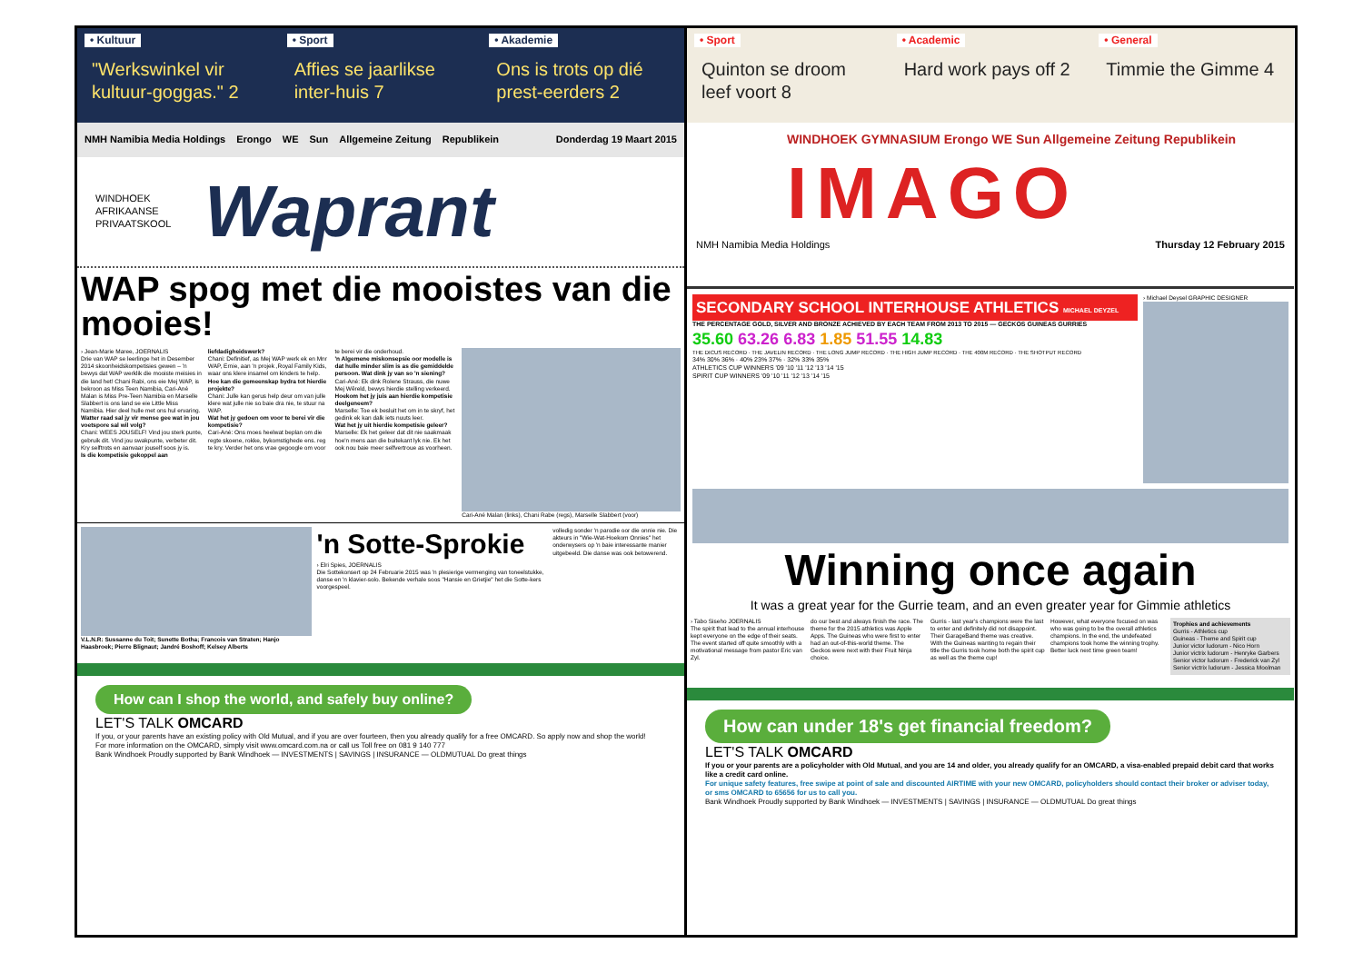• Kultuur
"Werkswinkel vir kultuur-goggas." 2
• Sport
Affies se jaarlikse inter-huis 7
• Akademie
Ons is trots op dié prest-eerders 2
NMH Namibia Media Holdings Erongo WE Sun Allgemeine Zeitung Republikein Donderdag 19 Maart 2015
WINDHOEK
AFRIKAANSE PRIVAATSKOOL
Waprant
WAP spog met die mooistes van die mooies!
› Jean-Marie Maree, JOERNALIS
Drie van WAP se leerlinge het in Desember 2014 skoonheidskompetisies gewen – 'n bewys dat WAP werklik die mooiste meisies in die land het! Chani Rabi, ons eie Mej WAP, is bekroon as Miss Teen Namibia, Cari-Ané Malan is Miss Pre-Teen Namibia en Marselle Slabbert is ons land se eie Little Miss Namibia. Hier deel hulle met ons hul ervaring.
Watter raad sal jy vir mense gee wat in jou voetspore sal wil volg?
Chani: WEES JOUSELF! Vind jou sterk punte, gebruik dit. Vind jou swakpunte, verbeter dit. Kry selftrots en aanvaar jouself soos jy is.
Is die kompetisie gekoppel aan
liefdadigheidswerk?
Chani: Definitief, as Mej WAP werk ek en Mnr WAP, Ernie, aan 'n projek ,Royal Family Kids, waar ons klere insamel om kinders te help.
Hoe kan die gemeenskap bydra tot hierdie projekte?
Chani: Julle kan gerus help deur om van julle klere wat julle nie so baie dra nie, te stuur na WAP.
Wat het jy gedoen om voor te berei vir die kompetisie?
Cari-Ané: Ons moes heelwat beplan om die regte skoene, rokke, bykomstighede ens. reg te kry. Verder het ons vrae gegoogle om voor
te berei vir die onderhoud.
'n Algemene miskonsepsie oor modelle is dat hulle minder slim is as die gemiddelde persoon. Wat dink jy van so 'n siening?
Cari-Ané: Ek dink Rolene Strauss, die nuwe Mej Wêreld, bewys hierdie stelling verkeerd.
Hoekom het jy juis aan hierdie kompetisie deelgeneem?
Marselle: Toe ek besluit het om in te skryf, het gedink ek kan dalk iets nuuts leer.
Wat het jy uit hierdie kompetisie geleer?
Marselle: Ek het geleer dat dit nie saakmaak hoe'n mens aan die buitekant lyk nie. Ek het ook nou baie meer selfvertroue as voorheen.
Cari-Ané Malan (links), Chani Rabe (regs), Marselle Slabbert (voor)
V.L.N.R: Sussanne du Toit; Sunette Botha; Francois van Straten; Hanjo Haasbroek; Pierre Blignaut; Jandré Boshoff; Kelsey Alberts
'n Sotte-Sprokie
› Elri Spies, JOERNALIS
Die Sottekonsert op 24 Februarie 2015 was 'n plesierige vermenging van toneelstukke, danse en 'n klavier-solo. Bekende verhale soos "Hansie en Grietjie" het die Sotte-kers voorgespeel.
volledig sonder 'n parodie oor die onnie nie. Die akteurs in "Wie-Wat-Hoekom Onnies" het onderwysers op 'n baie interessante manier uitgebeeld. Die danse was ook betowerend.
How can I shop the world, and safely buy online?
LET'S TALK OMCARD
If you, or your parents have an existing policy with Old Mutual, and if you are over fourteen, then you already qualify for a free OMCARD. So apply now and shop the world!
For more information on the OMCARD, simply visit www.omcard.com.na or call us Toll free on 081 9 140 777
Bank Windhoek Proudly supported by Bank Windhoek — INVESTMENTS | SAVINGS | INSURANCE — OLDMUTUAL Do great things
• Sport
Quinton se droom leef voort 8
• Academic
Hard work pays off 2
• General
Timmie the Gimme 4
WINDHOEK GYMNASIUM Erongo WE Sun Allgemeine Zeitung Republikein
IMAGO
NMH Namibia Media Holdings Thursday 12 February 2015
SECONDARY SCHOOL INTERHOUSE ATHLETICS MICHAEL DEYZEL
THE PERCENTAGE GOLD, SILVER AND BRONZE ACHIEVED BY EACH TEAM FROM 2013 TO 2015 — GECKOS GUINEAS GURRIES
35.60 63.26 6.83 1.85 51.55 14.83
THE DICUS RECORD · THE JAVELIN RECORD · THE LONG JUMP RECORD · THE HIGH JUMP RECORD · THE 400M RECORD · THE SHOTPUT RECORD
34% 30% 36% · 40% 23% 37% · 32% 33% 35%
ATHLETICS CUP WINNERS '09 '10 '11 '12 '13 '14 '15
SPIRIT CUP WINNERS '09 '10 '11 '12 '13 '14 '15
› Michael Deysel GRAPHIC DESIGNER
Winning once again
It was a great year for the Gurrie team, and an even greater year for Gimmie athletics
› Tabo Siseho JOERNALIS
The spirit that lead to the annual interhouse kept everyone on the edge of their seats. The event started off quite smoothly with a motivational message from pastor Eric van Zyl.
do our best and always finish the race. The theme for the 2015 athletics was Apple Apps. The Guineas who were first to enter had an out-of-this-world theme. The Geckos were next with their Fruit Ninja choice.
Gurris - last year's champions were the last to enter and definitely did not disappoint. Their GarageBand theme was creative. With the Guineas wanting to regain their title the Gurris took home both the spirit cup as well as the theme cup!
However, what everyone focused on was who was going to be the overall athletics champions. In the end, the undefeated champions took home the winning trophy. Better luck next time green team!
Trophies and achievements
Gurris - Athletics cup
Guineas - Theme and Spirit cup
Junior victor ludorum - Nico Horn
Junior victrix ludorum - Henryke Garbers
Senior victor ludorum - Frederick van Zyl
Senior victrix ludorum - Jessica Moolman
How can under 18's get financial freedom?
LET'S TALK OMCARD
If you or your parents are a policyholder with Old Mutual, and you are 14 and older, you already qualify for an OMCARD, a visa-enabled prepaid debit card that works like a credit card online.
For unique safety features, free swipe at point of sale and discounted AIRTIME with your new OMCARD, policyholders should contact their broker or adviser today, or sms OMCARD to 65656 for us to call you.
Bank Windhoek Proudly supported by Bank Windhoek — INVESTMENTS | SAVINGS | INSURANCE — OLDMUTUAL Do great things